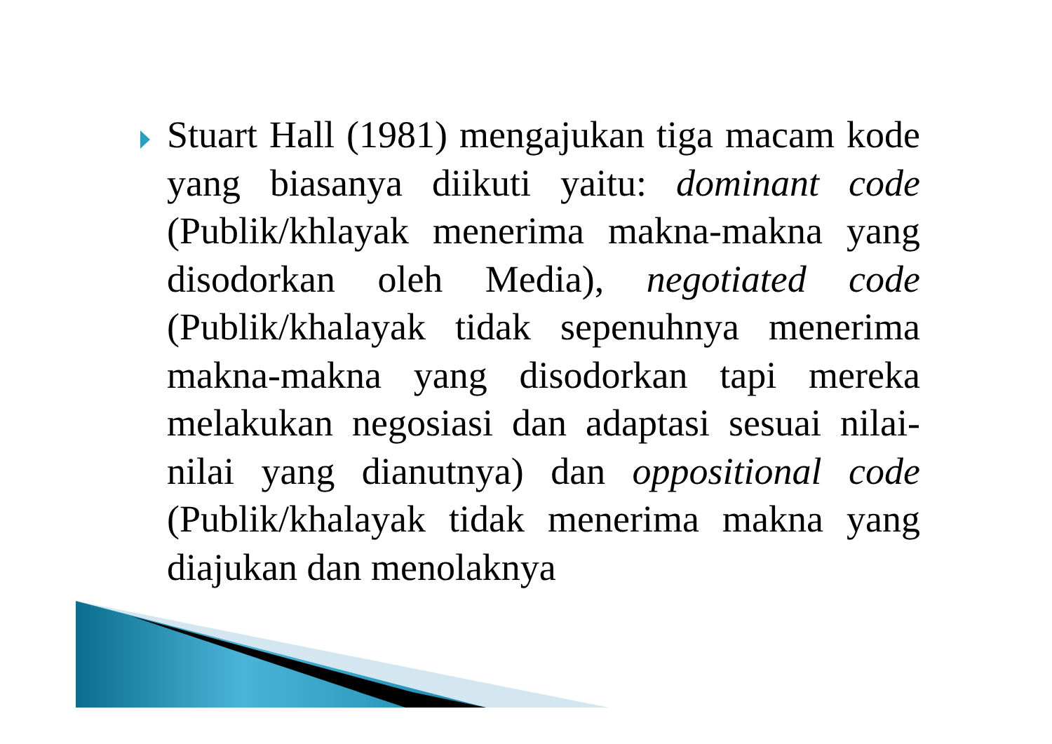Stuart Hall (1981) mengajukan tiga macam kode yang biasanya diikuti yaitu: dominant code (Publik/khlayak menerima makna-makna yang disodorkan oleh Media), negotiated code (Publik/khalayak tidak sepenuhnya menerima makna-makna yang disodorkan tapi mereka melakukan negosiasi dan adaptasi sesuai nilai-nilai yang dianutnya) dan oppositional code (Publik/khalayak tidak menerima makna yang diajukan dan menolaknya